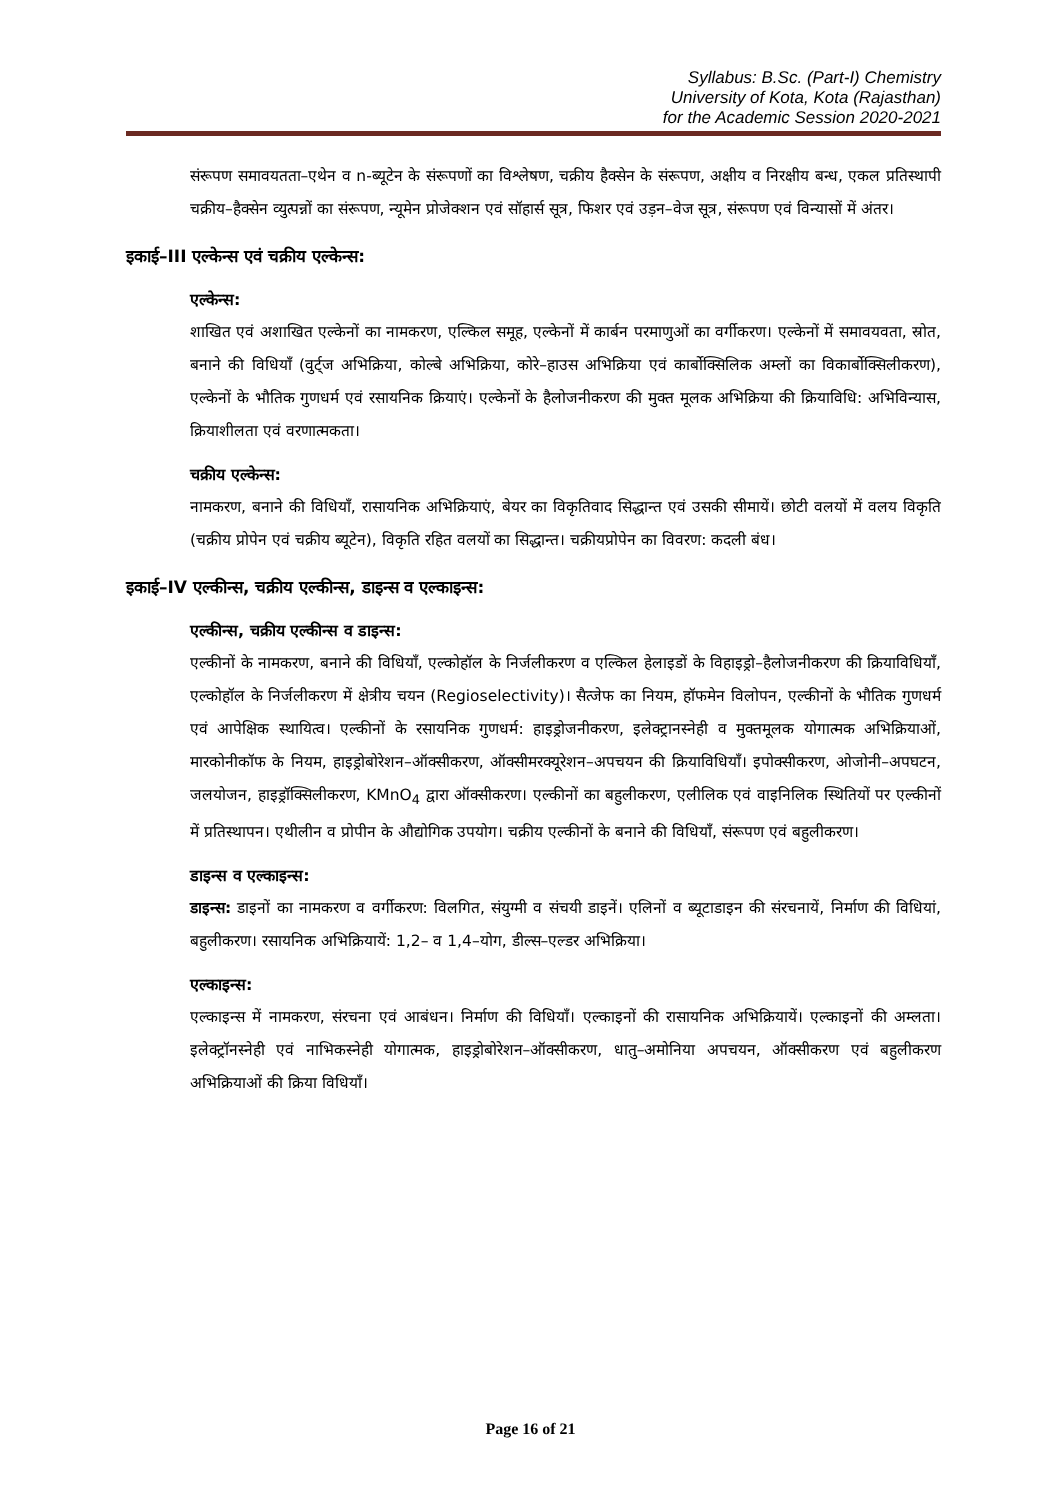Syllabus: B.Sc. (Part-I) Chemistry
University of Kota, Kota (Rajasthan)
for the Academic Session 2020-2021
संरूपण समावयतता–एथेन व n-ब्यूटेन के संरूपणों का विश्लेषण, चक्रीय हैक्सेन के संरूपण, अक्षीय व निरक्षीय बन्ध, एकल प्रतिस्थापी चक्रीय–हैक्सेन व्युत्पन्नों का संरूपण, न्यूमेन प्रोजेक्शन एवं सॉहार्स सूत्र, फिशर एवं उड़न–वेज सूत्र, संरूपण एवं विन्यासों में अंतर।
इकाई–III एल्केन्स एवं चक्रीय एल्केन्स:
एल्केन्स:
शाखित एवं अशाखित एल्केनों का नामकरण, एल्किल समूह, एल्केनों में कार्बन परमाणुओं का वर्गीकरण। एल्केनों में समावयवता, स्रोत, बनाने की विधियाँ (वुर्ट्ज अभिक्रिया, कोल्बे अभिक्रिया, कोरे–हाउस अभिक्रिया एवं कार्बोक्सिलिक अम्लों का विकार्बोक्सिलीकरण), एल्केनों के भौतिक गुणधर्म एवं रसायनिक क्रियाएं। एल्केनों के हैलोजनीकरण की मुक्त मूलक अभिक्रिया की क्रियाविधि: अभिविन्यास, क्रियाशीलता एवं वरणात्मकता।
चक्रीय एल्केन्स:
नामकरण, बनाने की विधियाँ, रासायनिक अभिक्रियाएं, बेयर का विकृतिवाद सिद्धान्त एवं उसकी सीमायें। छोटी वलयों में वलय विकृति (चक्रीय प्रोपेन एवं चक्रीय ब्यूटेन), विकृति रहित वलयों का सिद्धान्त। चक्रीयप्रोपेन का विवरण: कदली बंध।
इकाई–IV एल्कीन्स, चक्रीय एल्कीन्स, डाइन्स व एल्काइन्स:
एल्कीन्स, चक्रीय एल्कीन्स व डाइन्स:
एल्कीनों के नामकरण, बनाने की विधियाँ, एल्कोहॉल के निर्जलीकरण व एल्किल हेलाइडों के विहाइड्रो–हैलोजनीकरण की क्रियाविधियाँ, एल्कोहॉल के निर्जलीकरण में क्षेत्रीय चयन (Regioselectivity)। सैत्जेफ का नियम, हॉफमेन विलोपन, एल्कीनों के भौतिक गुणधर्म एवं आपेक्षिक स्थायित्व। एल्कीनों के रसायनिक गुणधर्म: हाइड्रोजनीकरण, इलेक्ट्रानस्नेही व मुक्तमूलक योगात्मक अभिक्रियाओं, मारकोनीकॉफ के नियम, हाइड्रोबोरेशन–ऑक्सीकरण, ऑक्सीमरक्यूरेशन–अपचयन की क्रियाविधियाँ। इपोक्सीकरण, ओजोनी–अपघटन, जलयोजन, हाइड्रॉक्सिलीकरण, KMnO<sub>4</sub> द्वारा ऑक्सीकरण। एल्कीनों का बहुलीकरण, एलीलिक एवं वाइनिलिक स्थितियों पर एल्कीनों में प्रतिस्थापन। एथीलीन व प्रोपीन के औद्योगिक उपयोग। चक्रीय एल्कीनों के बनाने की विधियाँ, संरूपण एवं बहुलीकरण।
डाइन्स व एल्काइन्स:
डाइन्स: डाइनों का नामकरण व वर्गीकरण: विलगित, संयुग्मी व संचयी डाइनें। एलिनों व ब्यूटाडाइन की संरचनायें, निर्माण की विधियां, बहुलीकरण। रसायनिक अभिक्रियायें: 1,2– व 1,4–योग, डील्स–एल्डर अभिक्रिया।
एल्काइन्स:
एल्काइन्स में नामकरण, संरचना एवं आबंधन। निर्माण की विधियाँ। एल्काइनों की रासायनिक अभिक्रियायें। एल्काइनों की अम्लता। इलेक्ट्रॉनस्नेही एवं नाभिकस्नेही योगात्मक, हाइड्रोबोरेशन–ऑक्सीकरण, धातु–अमोनिया अपचयन, ऑक्सीकरण एवं बहुलीकरण अभिक्रियाओं की क्रिया विधियाँ।
Page 16 of 21